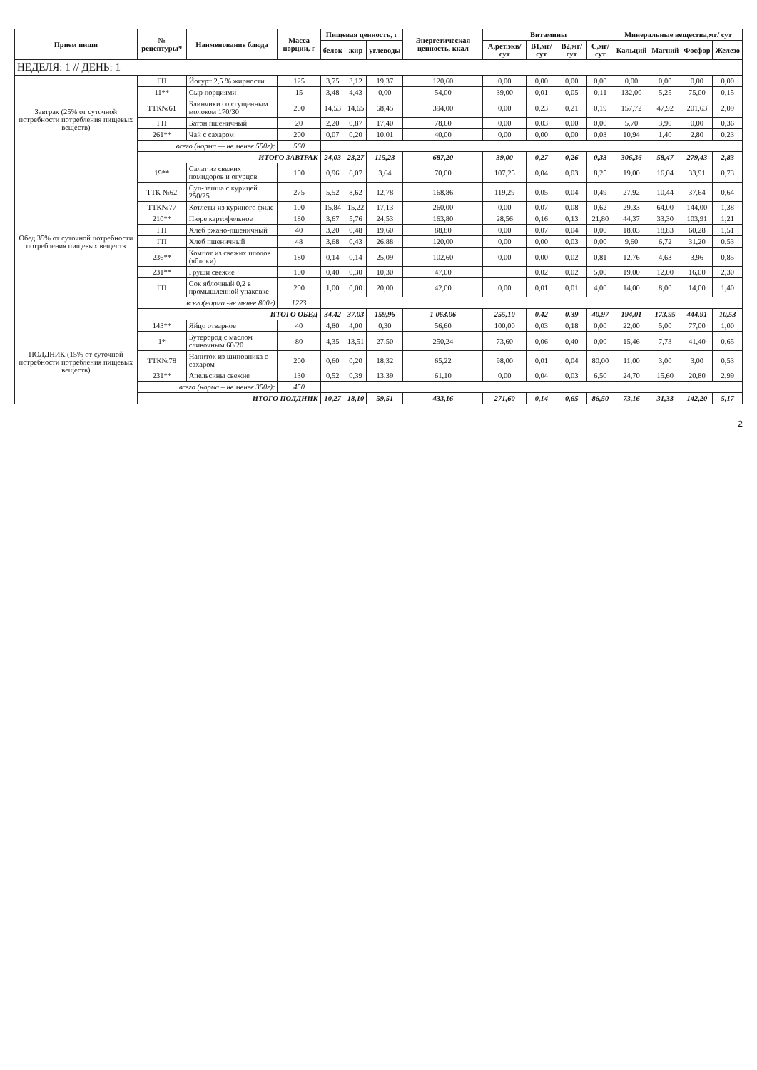| Прием пищи | № рецептуры* | Наименование блюда | Масса порции, г | Пищевая ценность, г | | | Энергетическая ценность, ккал | Витамины | | | | Минеральные вещества,мг/ сут | | | |
| --- | --- | --- | --- | --- | --- | --- | --- | --- | --- | --- | --- | --- | --- | --- | --- |
| | | | | белок | жир | углеводы | | А,рет.экв/ сут | В1,мг/сут | В2,мг/сут | С,мг/сут | Кальций | Магний | Фосфор | Железо |
| НЕДЕЛЯ: 1 // ДЕНЬ: 1 | | | | | | | | | | | | | | | |
| Завтрак (25% от суточной потребности потребления пищевых веществ) | ГП | Йогурт 2,5 % жирности | 125 | 3,75 | 3,12 | 19,37 | 120,60 | 0,00 | 0,00 | 0,00 | 0,00 | 0,00 | 0,00 | 0,00 | 0,00 |
| | 11** | Сыр порциями | 15 | 3,48 | 4,43 | 0,00 | 54,00 | 39,00 | 0,01 | 0,05 | 0,11 | 132,00 | 5,25 | 75,00 | 0,15 |
| | ТТК№61 | Блинчики со сгущенным молоком 170/30 | 200 | 14,53 | 14,65 | 68,45 | 394,00 | 0,00 | 0,23 | 0,21 | 0,19 | 157,72 | 47,92 | 201,63 | 2,09 |
| | ГП | Батон пшеничный | 20 | 2,20 | 0,87 | 17,40 | 78,60 | 0,00 | 0,03 | 0,00 | 0,00 | 5,70 | 3,90 | 0,00 | 0,36 |
| | 261** | Чай с сахаром | 200 | 0,07 | 0,20 | 10,01 | 40,00 | 0,00 | 0,00 | 0,00 | 0,03 | 10,94 | 1,40 | 2,80 | 0,23 |
| | всего (норма — не менее 550г): | | 560 | | | | | | | | | | | | |
| | ИТОГО ЗАВТРАК | | | 24,03 | 23,27 | 115,23 | 687,20 | 39,00 | 0,27 | 0,26 | 0,33 | 306,36 | 58,47 | 279,43 | 2,83 |
| Обед 35% от суточной потребности потребления пищевых веществ | 19** | Салат из свежих помидоров и огурцов | 100 | 0,96 | 6,07 | 3,64 | 70,00 | 107,25 | 0,04 | 0,03 | 8,25 | 19,00 | 16,04 | 33,91 | 0,73 |
| | ТТК №62 | Суп-лапша с курицей 250/25 | 275 | 5,52 | 8,62 | 12,78 | 168,86 | 119,29 | 0,05 | 0,04 | 0,49 | 27,92 | 10,44 | 37,64 | 0,64 |
| | ТТК№77 | Котлеты из куриного филе | 100 | 15,84 | 15,22 | 17,13 | 260,00 | 0,00 | 0,07 | 0,08 | 0,62 | 29,33 | 64,00 | 144,00 | 1,38 |
| | 210** | Пюре картофельное | 180 | 3,67 | 5,76 | 24,53 | 163,80 | 28,56 | 0,16 | 0,13 | 21,80 | 44,37 | 33,30 | 103,91 | 1,21 |
| | ГП | Хлеб ржано-пшеничный | 40 | 3,20 | 0,48 | 19,60 | 88,80 | 0,00 | 0,07 | 0,04 | 0,00 | 18,03 | 18,83 | 60,28 | 1,51 |
| | ГП | Хлеб пшеничный | 48 | 3,68 | 0,43 | 26,88 | 120,00 | 0,00 | 0,00 | 0,03 | 0,00 | 9,60 | 6,72 | 31,20 | 0,53 |
| | 236** | Компот из свежих плодов (яблоки) | 180 | 0,14 | 0,14 | 25,09 | 102,60 | 0,00 | 0,00 | 0,02 | 0,81 | 12,76 | 4,63 | 3,96 | 0,85 |
| | 231** | Груши свежие | 100 | 0,40 | 0,30 | 10,30 | 47,00 | | 0,02 | 0,02 | 5,00 | 19,00 | 12,00 | 16,00 | 2,30 |
| | ГП | Сок яблочный 0,2 в промышленной упаковке | 200 | 1,00 | 0,00 | 20,00 | 42,00 | 0,00 | 0,01 | 0,01 | 4,00 | 14,00 | 8,00 | 14,00 | 1,40 |
| | всего(норма -не менее 800г) | | 1223 | | | | | | | | | | | | |
| | ИТОГО ОБЕД | | | 34,42 | 37,03 | 159,96 | 1 063,06 | 255,10 | 0,42 | 0,39 | 40,97 | 194,01 | 173,95 | 444,91 | 10,53 |
| ПОЛДНИК (15% от суточной потребности потребления пищевых веществ) | 143** | Яйцо отварное | 40 | 4,80 | 4,00 | 0,30 | 56,60 | 100,00 | 0,03 | 0,18 | 0,00 | 22,00 | 5,00 | 77,00 | 1,00 |
| | 1* | Бутерброд с маслом сливочным 60/20 | 80 | 4,35 | 13,51 | 27,50 | 250,24 | 73,60 | 0,06 | 0,40 | 0,00 | 15,46 | 7,73 | 41,40 | 0,65 |
| | ТТК№78 | Напиток из шиповника с сахаром | 200 | 0,60 | 0,20 | 18,32 | 65,22 | 98,00 | 0,01 | 0,04 | 80,00 | 11,00 | 3,00 | 3,00 | 0,53 |
| | 231** | Апельсины свежие | 130 | 0,52 | 0,39 | 13,39 | 61,10 | 0,00 | 0,04 | 0,03 | 6,50 | 24,70 | 15,60 | 20,80 | 2,99 |
| | всего (норма – не менее 350г): | | 450 | | | | | | | | | | | | |
| | ИТОГО ПОЛДНИК | | | 10,27 | 18,10 | 59,51 | 433,16 | 271,60 | 0,14 | 0,65 | 86,50 | 73,16 | 31,33 | 142,20 | 5,17 |
2